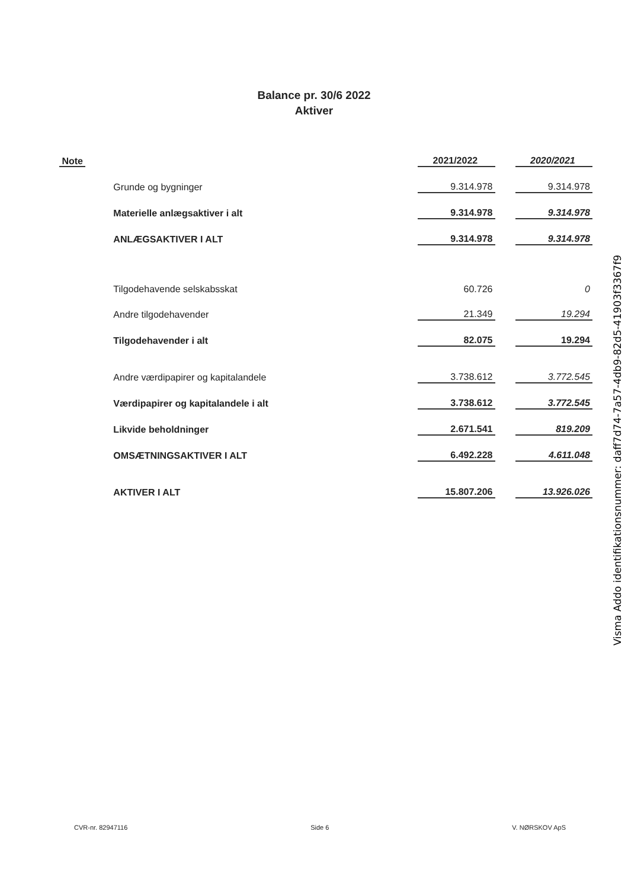Balance pr. 30/6 2022
Aktiver
| Note | | 2021/2022 | | 2020/2021 |
| | Grunde og bygninger | 9.314.978 | | 9.314.978 |
| | Materielle anlægsaktiver i alt | 9.314.978 | | 9.314.978 |
| | ANLÆGSAKTIVER I ALT | 9.314.978 | | 9.314.978 |
| | Tilgodehavende selskabsskat | 60.726 | | 0 |
| | Andre tilgodehavender | 21.349 | | 19.294 |
| | Tilgodehavender i alt | 82.075 | | 19.294 |
| | Andre værdipapirer og kapitalandele | 3.738.612 | | 3.772.545 |
| | Værdipapirer og kapitalandele i alt | 3.738.612 | | 3.772.545 |
| | Likvide beholdninger | 2.671.541 | | 819.209 |
| | OMSÆTNINGSAKTIVER I ALT | 6.492.228 | | 4.611.048 |
| | AKTIVER I ALT | 15.807.206 | | 13.926.026 |
Visma Addo identifikationsnummer: daff7d74-7a57-4db9-82d5-41903f3367f9
CVR-nr. 82947116 Side 6 V. NØRSKOV ApS